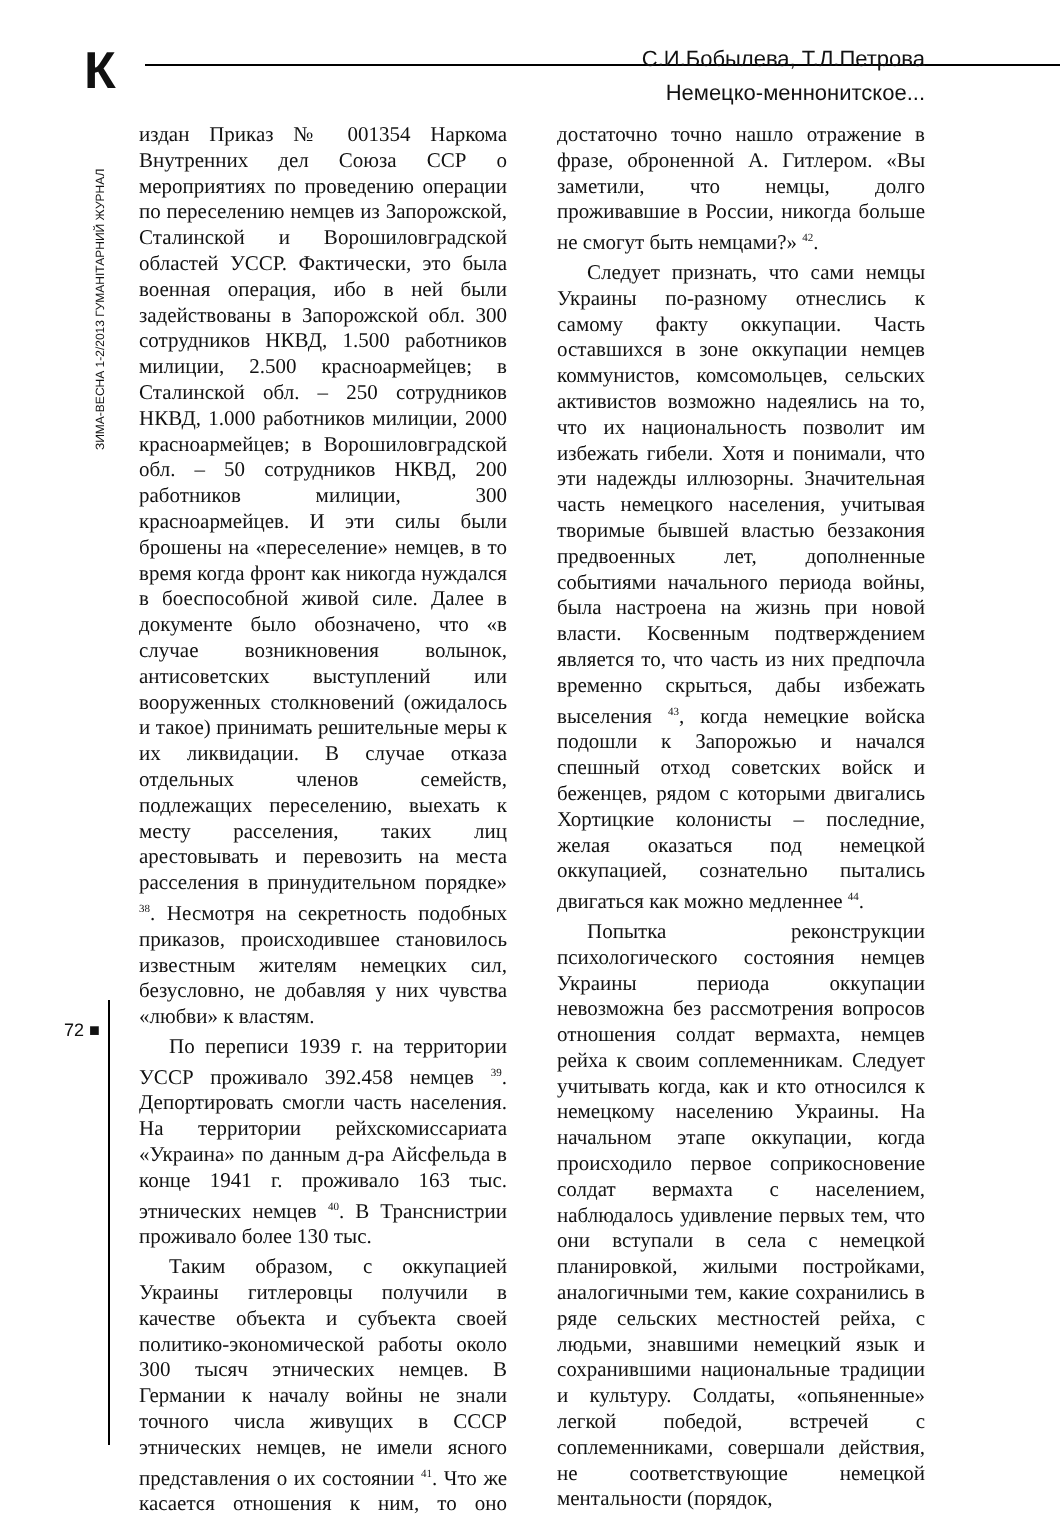К
С.И.Бобылева, Т.Л.Петрова
Немецко-меннонитское...
ЗИМА-ВЕСНА 1-2/2013 ГУМАНІТАРНИЙ ЖУРНАЛ
72 ■
издан Приказ № 001354 Наркома Внутренних дел Союза ССР о мероприятиях по проведению операции по переселению немцев из Запорожской, Сталинской и Ворошиловградской областей УССР. Фактически, это была военная операция, ибо в ней были задействованы в Запорожской обл. 300 сотрудников НКВД, 1.500 работников милиции, 2.500 красноармейцев; в Сталинской обл. – 250 сотрудников НКВД, 1.000 работников милиции, 2000 красноармейцев; в Ворошиловградской обл. – 50 сотрудников НКВД, 200 работников милиции, 300 красноармейцев. И эти силы были брошены на «переселение» немцев, в то время когда фронт как никогда нуждался в боеспособной живой силе. Далее в документе было обозначено, что «в случае возникновения волынок, антисоветских выступлений или вооруженных столкновений (ожидалось и такое) принимать решительные меры к их ликвидации. В случае отказа отдельных членов семейств, подлежащих переселению, выехать к месту расселения, таких лиц арестовывать и перевозить на места расселения в принудительном порядке» <sup>38</sup>. Несмотря на секретность подобных приказов, происходившее становилось известным жителям немецких сил, безусловно, не добавляя у них чувства «любви» к властям.
По переписи 1939 г. на территории УССР проживало 392.458 немцев <sup>39</sup>. Депортировать смогли часть населения. На территории рейхскомиссариата «Украина» по данным д-ра Айсфельда в конце 1941 г. проживало 163 тыс. этнических немцев <sup>40</sup>. В Транснистрии проживало более 130 тыс.
Таким образом, с оккупацией Украины гитлеровцы получили в качестве объекта и субъекта своей политико-экономической работы около 300 тысяч этнических немцев. В Германии к началу войны не знали точного числа живущих в СССР этнических немцев, не имели ясного представления о их состоянии <sup>41</sup>. Что же касается отношения к ним, то оно достаточно точно нашло отражение в фразе, оброненной А. Гитлером. «Вы заметили, что немцы, долго проживавшие в России, никогда больше не смогут быть немцами?» <sup>42</sup>.
Следует признать, что сами немцы Украины по-разному отнеслись к самому факту оккупации. Часть оставшихся в зоне оккупации немцев коммунистов, комсомольцев, сельских активистов возможно надеялись на то, что их национальность позволит им избежать гибели. Хотя и понимали, что эти надежды иллюзорны. Значительная часть немецкого населения, учитывая творимые бывшей властью беззакония предвоенных лет, дополненные событиями начального периода войны, была настроена на жизнь при новой власти. Косвенным подтверждением является то, что часть из них предпочла временно скрыться, дабы избежать выселения <sup>43</sup>, когда немецкие войска подошли к Запорожью и начался спешный отход советских войск и беженцев, рядом с которыми двигались Хортицкие колонисты – последние, желая оказаться под немецкой оккупацией, сознательно пытались двигаться как можно медленнее <sup>44</sup>.
Попытка реконструкции психологического состояния немцев Украины периода оккупации невозможна без рассмотрения вопросов отношения солдат вермахта, немцев рейха к своим соплеменникам. Следует учитывать когда, как и кто относился к немецкому населению Украины. На начальном этапе оккупации, когда происходило первое соприкосновение солдат вермахта с населением, наблюдалось удивление первых тем, что они вступали в села с немецкой планировкой, жилыми постройками, аналогичными тем, какие сохранились в ряде сельских местностей рейха, с людьми, знавшими немецкий язык и сохранившими национальные традиции и культуру. Солдаты, «опьяненные» легкой победой, встречей с соплеменниками, совершали действия, не соответствующие немецкой ментальности (порядок,